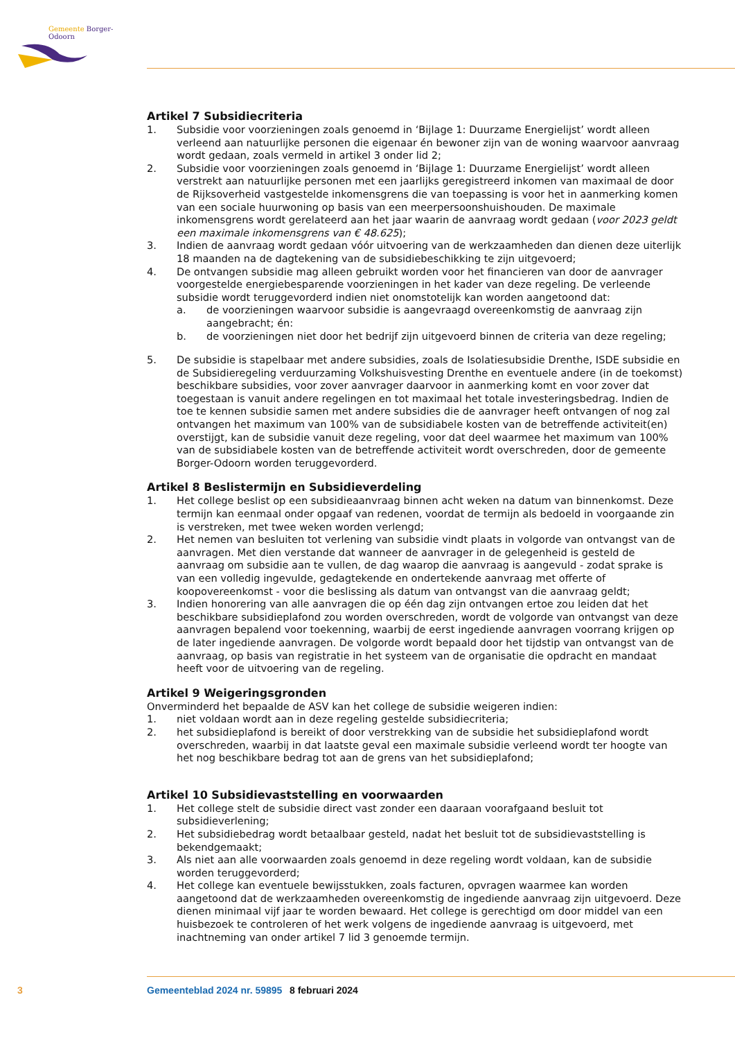Gemeente Borger-Odoorn
Artikel 7 Subsidiecriteria
1. Subsidie voor voorzieningen zoals genoemd in ‘Bijlage 1: Duurzame Energielijst’ wordt alleen verleend aan natuurlijke personen die eigenaar én bewoner zijn van de woning waarvoor aanvraag wordt gedaan, zoals vermeld in artikel 3 onder lid 2;
2. Subsidie voor voorzieningen zoals genoemd in ‘Bijlage 1: Duurzame Energielijst’ wordt alleen verstrekt aan natuurlijke personen met een jaarlijks geregistreerd inkomen van maximaal de door de Rijksoverheid vastgestelde inkomensgrens die van toepassing is voor het in aanmerking komen van een sociale huurwoning op basis van een meerpersoonshuishouden. De maximale inkomensgrens wordt gerelateerd aan het jaar waarin de aanvraag wordt gedaan (voor 2023 geldt een maximale inkomensgrens van € 48.625);
3. Indien de aanvraag wordt gedaan vóór uitvoering van de werkzaamheden dan dienen deze uiterlijk 18 maanden na de dagtekening van de subsidiebeschikking te zijn uitgevoerd;
4. De ontvangen subsidie mag alleen gebruikt worden voor het financieren van door de aanvrager voorgestelde energiebesparende voorzieningen in het kader van deze regeling. De verleende subsidie wordt teruggevorderd indien niet onomstotelijk kan worden aangetoond dat:
a. de voorzieningen waarvoor subsidie is aangevraagd overeenkomstig de aanvraag zijn aangebracht; én:
b. de voorzieningen niet door het bedrijf zijn uitgevoerd binnen de criteria van deze regeling;
5. De subsidie is stapelbaar met andere subsidies, zoals de Isolatiesubsidie Drenthe, ISDE subsidie en de Subsidieregeling verduurzaming Volkshuisvesting Drenthe en eventuele andere (in de toekomst) beschikbare subsidies, voor zover aanvrager daarvoor in aanmerking komt en voor zover dat toegestaan is vanuit andere regelingen en tot maximaal het totale investeringsbedrag. Indien de toe te kennen subsidie samen met andere subsidies die de aanvrager heeft ontvangen of nog zal ontvangen het maximum van 100% van de subsidiabele kosten van de betreffende activiteit(en) overstijgt, kan de subsidie vanuit deze regeling, voor dat deel waarmee het maximum van 100% van de subsidiabele kosten van de betreffende activiteit wordt overschreden, door de gemeente Borger-Odoorn worden teruggevorderd.
Artikel 8 Beslistermijn en Subsidieverdeling
1. Het college beslist op een subsidieaanvraag binnen acht weken na datum van binnenkomst. Deze termijn kan eenmaal onder opgaaf van redenen, voordat de termijn als bedoeld in voorgaande zin is verstreken, met twee weken worden verlengd;
2. Het nemen van besluiten tot verlening van subsidie vindt plaats in volgorde van ontvangst van de aanvragen. Met dien verstande dat wanneer de aanvrager in de gelegenheid is gesteld de aanvraag om subsidie aan te vullen, de dag waarop die aanvraag is aangevuld - zodat sprake is van een volledig ingevulde, gedagtekende en ondertekende aanvraag met offerte of koopovereenkomst - voor die beslissing als datum van ontvangst van die aanvraag geldt;
3. Indien honorering van alle aanvragen die op één dag zijn ontvangen ertoe zou leiden dat het beschikbare subsidieplafond zou worden overschreden, wordt de volgorde van ontvangst van deze aanvragen bepalend voor toekenning, waarbij de eerst ingediende aanvragen voorrang krijgen op de later ingediende aanvragen. De volgorde wordt bepaald door het tijdstip van ontvangst van de aanvraag, op basis van registratie in het systeem van de organisatie die opdracht en mandaat heeft voor de uitvoering van de regeling.
Artikel 9 Weigeringsgronden
Onverminderd het bepaalde de ASV kan het college de subsidie weigeren indien:
1. niet voldaan wordt aan in deze regeling gestelde subsidiecriteria;
2. het subsidieplafond is bereikt of door verstrekking van de subsidie het subsidieplafond wordt overschreden, waarbij in dat laatste geval een maximale subsidie verleend wordt ter hoogte van het nog beschikbare bedrag tot aan de grens van het subsidieplafond;
Artikel 10 Subsidievaststelling en voorwaarden
1. Het college stelt de subsidie direct vast zonder een daaraan voorafgaand besluit tot subsidieverlening;
2. Het subsidiebedrag wordt betaalbaar gesteld, nadat het besluit tot de subsidievaststelling is bekendgemaakt;
3. Als niet aan alle voorwaarden zoals genoemd in deze regeling wordt voldaan, kan de subsidie worden teruggevorderd;
4. Het college kan eventuele bewijsstukken, zoals facturen, opvragen waarmee kan worden aangetoond dat de werkzaamheden overeenkomstig de ingediende aanvraag zijn uitgevoerd. Deze dienen minimaal vijf jaar te worden bewaard. Het college is gerechtigd om door middel van een huisbezoek te controleren of het werk volgens de ingediende aanvraag is uitgevoerd, met inachtneming van onder artikel 7 lid 3 genoemde termijn.
3 Gemeenteblad 2024 nr. 59895 8 februari 2024